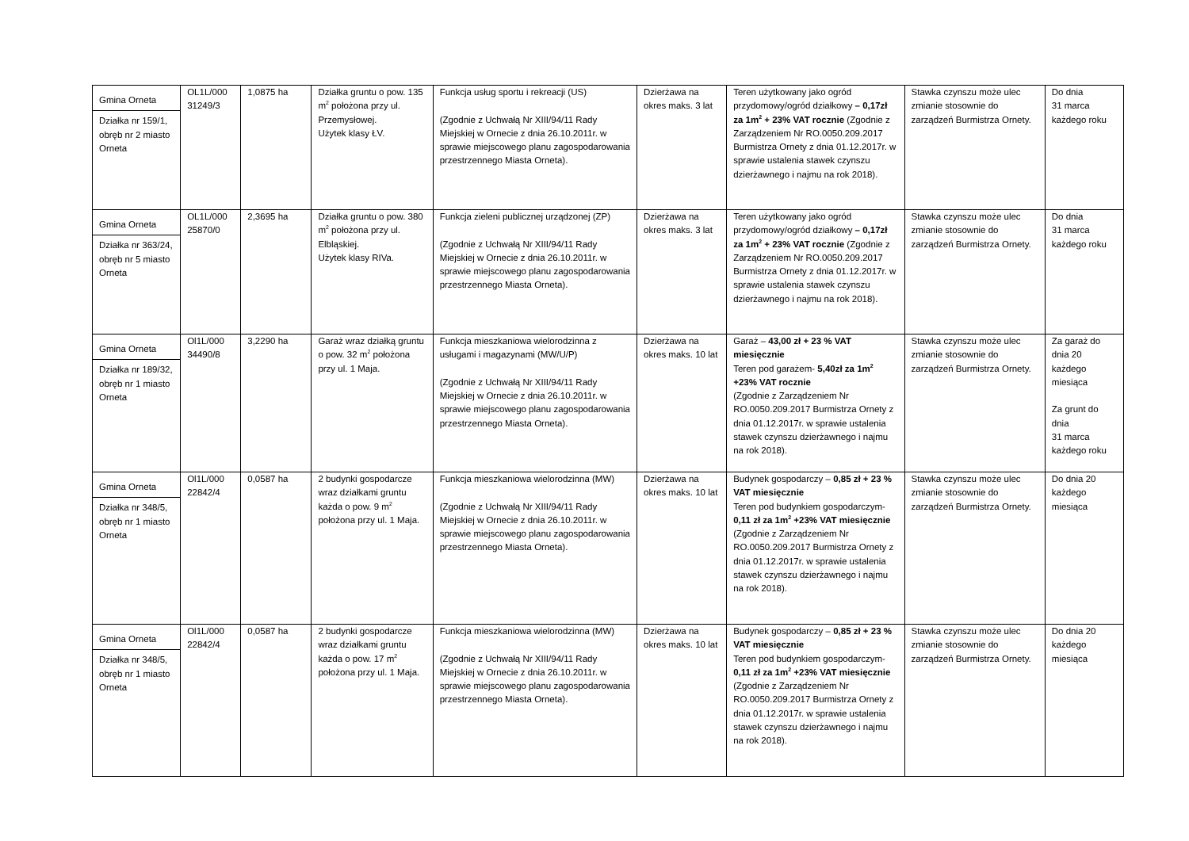| Gmina Orneta Działka nr 159/1, obręb nr 2 miasto Orneta | OL1L/000 31249/3 | 1,0875 ha | Działka gruntu o pow. 135 m<sup>2</sup> położona przy ul. Przemysłowej. Użytek klasy ŁV. | Funkcja usług sportu i rekreacji (US) (Zgodnie z Uchwałą Nr XIII/94/11 Rady Miejskiej w Ornecie z dnia 26.10.2011r. w sprawie miejscowego planu zagospodarowania przestrzennego Miasta Orneta). | Dzierżawa na okres maks. 3 lat | Teren użytkowany jako ogród przydomowy/ogród działkowy – 0,17zł za 1m<sup>2</sup> + 23% VAT rocznie (Zgodnie z Zarządzeniem Nr RO.0050.209.2017 Burmistrza Ornety z dnia 01.12.2017r. w sprawie ustalenia stawek czynszu dzierżawnego i najmu na rok 2018). | Stawka czynszu może ulec zmianie stosownie do zarządzeń Burmistrza Ornety. | Do dnia 31 marca każdego roku |
| Gmina Orneta Działka nr 363/24, obręb nr 5 miasto Orneta | OL1L/000 25870/0 | 2,3695 ha | Działka gruntu o pow. 380 m<sup>2</sup> położona przy ul. Elbląskiej. Użytek klasy RIVa. | Funkcja zieleni publicznej urządzonej (ZP) (Zgodnie z Uchwałą Nr XIII/94/11 Rady Miejskiej w Ornecie z dnia 26.10.2011r. w sprawie miejscowego planu zagospodarowania przestrzennego Miasta Orneta). | Dzierżawa na okres maks. 3 lat | Teren użytkowany jako ogród przydomowy/ogród działkowy – 0,17zł za 1m<sup>2</sup> + 23% VAT rocznie (Zgodnie z Zarządzeniem Nr RO.0050.209.2017 Burmistrza Ornety z dnia 01.12.2017r. w sprawie ustalenia stawek czynszu dzierżawnego i najmu na rok 2018). | Stawka czynszu może ulec zmianie stosownie do zarządzeń Burmistrza Ornety. | Do dnia 31 marca każdego roku |
| Gmina Orneta Działka nr 189/32, obręb nr 1 miasto Orneta | Ol1L/000 34490/8 | 3,2290 ha | Garaż wraz działką gruntu o pow. 32 m<sup>2</sup> położona przy ul. 1 Maja. | Funkcja mieszkaniowa wielorodzinna z usługami i magazynami (MW/U/P) (Zgodnie z Uchwałą Nr XIII/94/11 Rady Miejskiej w Ornecie z dnia 26.10.2011r. w sprawie miejscowego planu zagospodarowania przestrzennego Miasta Orneta). | Dzierżawa na okres maks. 10 lat | Garaż – 43,00 zł + 23 % VAT miesięcznie Teren pod garażem- 5,40zł za 1m<sup>2</sup> +23% VAT rocznie (Zgodnie z Zarządzeniem Nr RO.0050.209.2017 Burmistrza Ornety z dnia 01.12.2017r. w sprawie ustalenia stawek czynszu dzierżawnego i najmu na rok 2018). | Stawka czynszu może ulec zmianie stosownie do zarządzeń Burmistrza Ornety. | Za garaż do dnia 20 każdego miesiąca Za grunt do dnia 31 marca każdego roku |
| Gmina Orneta Działka nr 348/5, obręb nr 1 miasto Orneta | Ol1L/000 22842/4 | 0,0587 ha | 2 budynki gospodarcze wraz działkami gruntu każda o pow. 9 m<sup>2</sup> położona przy ul. 1 Maja. | Funkcja mieszkaniowa wielorodzinna (MW) (Zgodnie z Uchwałą Nr XIII/94/11 Rady Miejskiej w Ornecie z dnia 26.10.2011r. w sprawie miejscowego planu zagospodarowania przestrzennego Miasta Orneta). | Dzierżawa na okres maks. 10 lat | Budynek gospodarczy – 0,85 zł + 23 % VAT miesięcznie Teren pod budynkiem gospodarczym- 0,11 zł za 1m<sup>2</sup> +23% VAT miesięcznie (Zgodnie z Zarządzeniem Nr RO.0050.209.2017 Burmistrza Ornety z dnia 01.12.2017r. w sprawie ustalenia stawek czynszu dzierżawnego i najmu na rok 2018). | Stawka czynszu może ulec zmianie stosownie do zarządzeń Burmistrza Ornety. | Do dnia 20 każdego miesiąca |
| Gmina Orneta Działka nr 348/5, obręb nr 1 miasto Orneta | Ol1L/000 22842/4 | 0,0587 ha | 2 budynki gospodarcze wraz działkami gruntu każda o pow. 17 m<sup>2</sup> położona przy ul. 1 Maja. | Funkcja mieszkaniowa wielorodzinna (MW) (Zgodnie z Uchwałą Nr XIII/94/11 Rady Miejskiej w Ornecie z dnia 26.10.2011r. w sprawie miejscowego planu zagospodarowania przestrzennego Miasta Orneta). | Dzierżawa na okres maks. 10 lat | Budynek gospodarczy – 0,85 zł + 23 % VAT miesięcznie Teren pod budynkiem gospodarczym- 0,11 zł za 1m<sup>2</sup> +23% VAT miesięcznie (Zgodnie z Zarządzeniem Nr RO.0050.209.2017 Burmistrza Ornety z dnia 01.12.2017r. w sprawie ustalenia stawek czynszu dzierżawnego i najmu na rok 2018). | Stawka czynszu może ulec zmianie stosownie do zarządzeń Burmistrza Ornety. | Do dnia 20 każdego miesiąca |